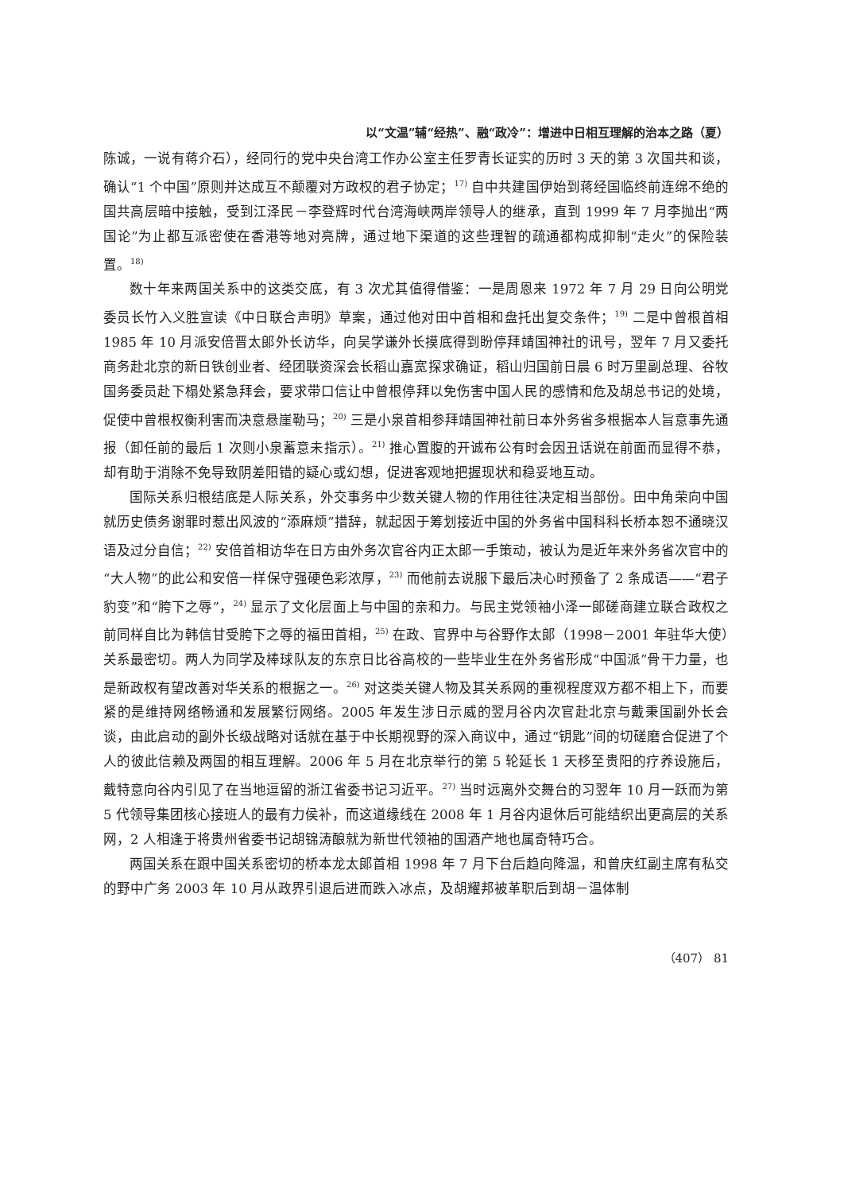以“文温”辅“经热”、融“政冷”：增进中日相互理解的治本之路（夏）
陈诚，一说有蒋介石），经同行的党中央台湾工作办公室主任罗青长证实的历时 3 天的第 3 次国共和谈，确认“1 个中国”原则并达成互不颠覆对方政权的君子协定；<sup>17)</sup> 自中共建国伊始到蒋经国临终前连绵不绝的国共高层暗中接触，受到江泽民－李登辉时代台湾海峡两岸领导人的继承，直到 1999 年 7 月李抛出“两国论”为止都互派密使在香港等地对亮牌，通过地下渠道的这些理智的疏通都构成抑制“走火”的保险装置。<sup>18)</sup>
数十年来两国关系中的这类交底，有 3 次尤其值得借鉴：一是周恩来 1972 年 7 月 29 日向公明党委员长竹入义胜宣读《中日联合声明》草案，通过他对田中首相和盘托出复交条件；<sup>19)</sup> 二是中曾根首相 1985 年 10 月派安倍晋太郎外长访华，向吴学谦外长摸底得到盼停拜靖国神社的讯号，翌年 7 月又委托商务赴北京的新日铁创业者、经团联资深会长稻山嘉宽探求确证，稻山归国前日晨 6 时万里副总理、谷牧国务委员赴下榻处紧急拜会，要求带口信让中曾根停拜以免伤害中国人民的感情和危及胡总书记的处境，促使中曾根权衡利害而决意悬崖勒马；<sup>20)</sup> 三是小泉首相参拜靖国神社前日本外务省多根据本人旨意事先通报（卸任前的最后 1 次则小泉蓄意未指示）。<sup>21)</sup> 推心置腹的开诚布公有时会因丑话说在前面而显得不恭，却有助于消除不免导致阴差阳错的疑心或幻想，促进客观地把握现状和稳妥地互动。
国际关系归根结底是人际关系，外交事务中少数关键人物的作用往往决定相当部份。田中角荣向中国就历史债务谢罪时惹出风波的“添麻烦”措辞，就起因于筹划接近中国的外务省中国科科长桥本恕不通晓汉语及过分自信；<sup>22)</sup> 安倍首相访华在日方由外务次官谷内正太郎一手策动，被认为是近年来外务省次官中的“大人物”的此公和安倍一样保守强硬色彩浓厚，<sup>23)</sup> 而他前去说服下最后决心时预备了 2 条成语——“君子豹变”和“胯下之辱”，<sup>24)</sup> 显示了文化层面上与中国的亲和力。与民主党领袖小泽一郎磋商建立联合政权之前同样自比为韩信甘受胯下之辱的福田首相，<sup>25)</sup> 在政、官界中与谷野作太郎（1998－2001 年驻华大使）关系最密切。两人为同学及棒球队友的东京日比谷高校的一些毕业生在外务省形成“中国派”骨干力量，也是新政权有望改善对华关系的根据之一。<sup>26)</sup> 对这类关键人物及其关系网的重视程度双方都不相上下，而要紧的是维持网络畅通和发展繁衍网络。2005 年发生涉日示威的翌月谷内次官赴北京与戴秉国副外长会谈，由此启动的副外长级战略对话就在基于中长期视野的深入商议中，通过“钥匙”间的切磋磨合促进了个人的彼此信赖及两国的相互理解。2006 年 5 月在北京举行的第 5 轮延长 1 天移至贵阳的疗养设施后，戴特意向谷内引见了在当地逗留的浙江省委书记习近平。<sup>27)</sup> 当时远离外交舞台的习翌年 10 月一跃而为第 5 代领导集团核心接班人的最有力侯补，而这道缘线在 2008 年 1 月谷内退休后可能结织出更高层的关系网，2 人相逢于将贵州省委书记胡锦涛酿就为新世代领袖的国酒产地也属奇特巧合。
两国关系在跟中国关系密切的桥本龙太郎首相 1998 年 7 月下台后趋向降温，和曾庆红副主席有私交的野中广务 2003 年 10 月从政界引退后进而跌入冰点，及胡耀邦被革职后到胡－温体制
（407） 81